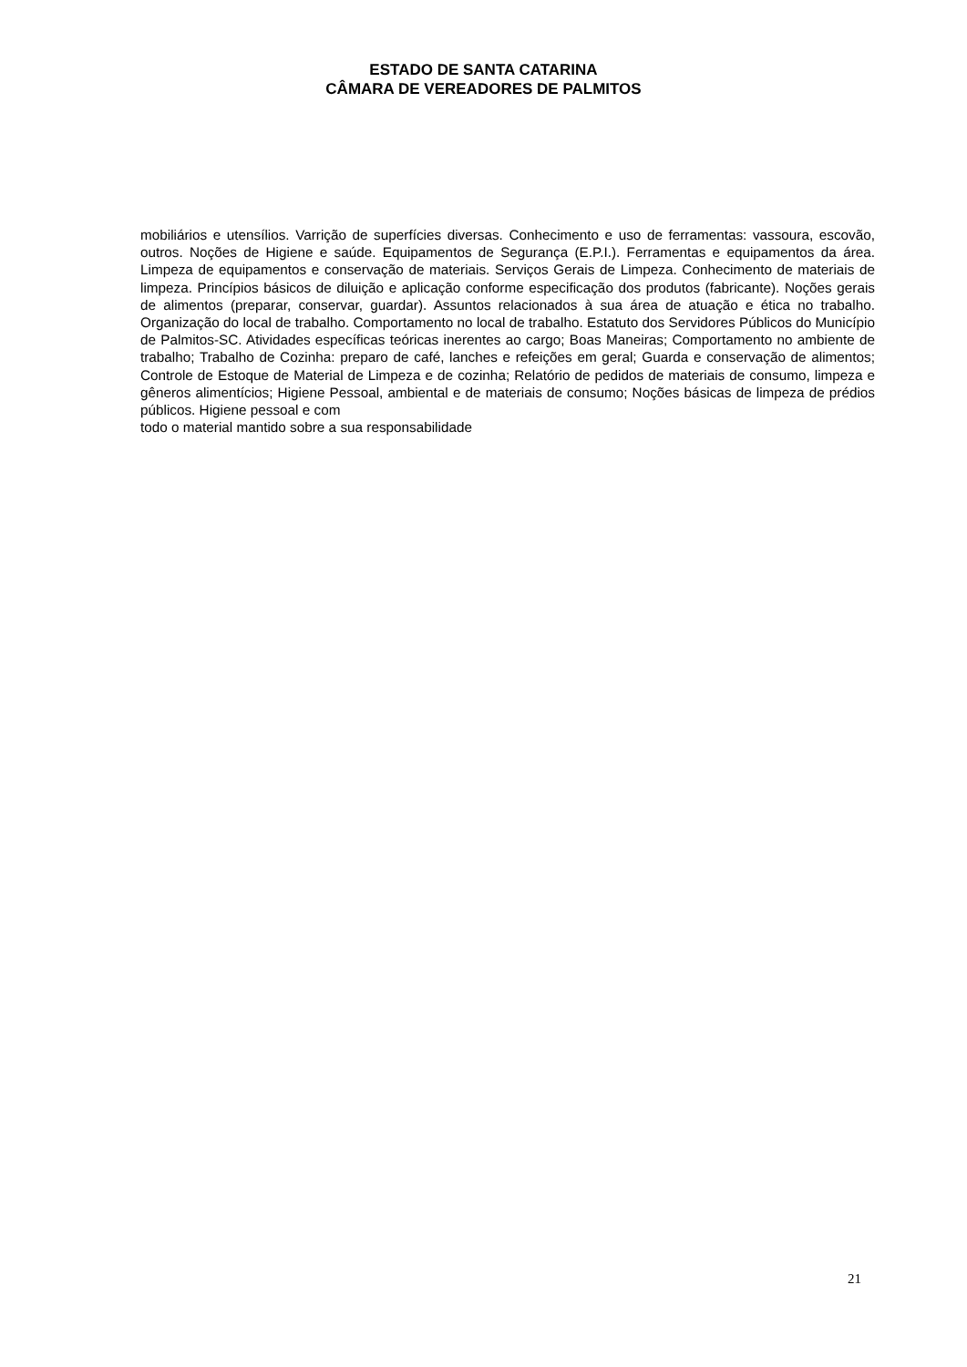ESTADO DE SANTA CATARINA
CÂMARA DE VEREADORES DE PALMITOS
mobiliários e utensílios. Varrição de superfícies diversas. Conhecimento e uso de ferramentas: vassoura, escovão, outros. Noções de Higiene e saúde. Equipamentos de Segurança (E.P.I.). Ferramentas e equipamentos da área. Limpeza de equipamentos e conservação de materiais. Serviços Gerais de Limpeza. Conhecimento de materiais de limpeza. Princípios básicos de diluição e aplicação conforme especificação dos produtos (fabricante). Noções gerais de alimentos (preparar, conservar, guardar). Assuntos relacionados à sua área de atuação e ética no trabalho. Organização do local de trabalho. Comportamento no local de trabalho. Estatuto dos Servidores Públicos do Município de Palmitos-SC. Atividades específicas teóricas inerentes ao cargo; Boas Maneiras; Comportamento no ambiente de trabalho; Trabalho de Cozinha: preparo de café, lanches e refeições em geral; Guarda e conservação de alimentos; Controle de Estoque de Material de Limpeza e de cozinha; Relatório de pedidos de materiais de consumo, limpeza e gêneros alimentícios; Higiene Pessoal, ambiental e de materiais de consumo; Noções básicas de limpeza de prédios públicos. Higiene pessoal e com
todo o material mantido sobre a sua responsabilidade
21